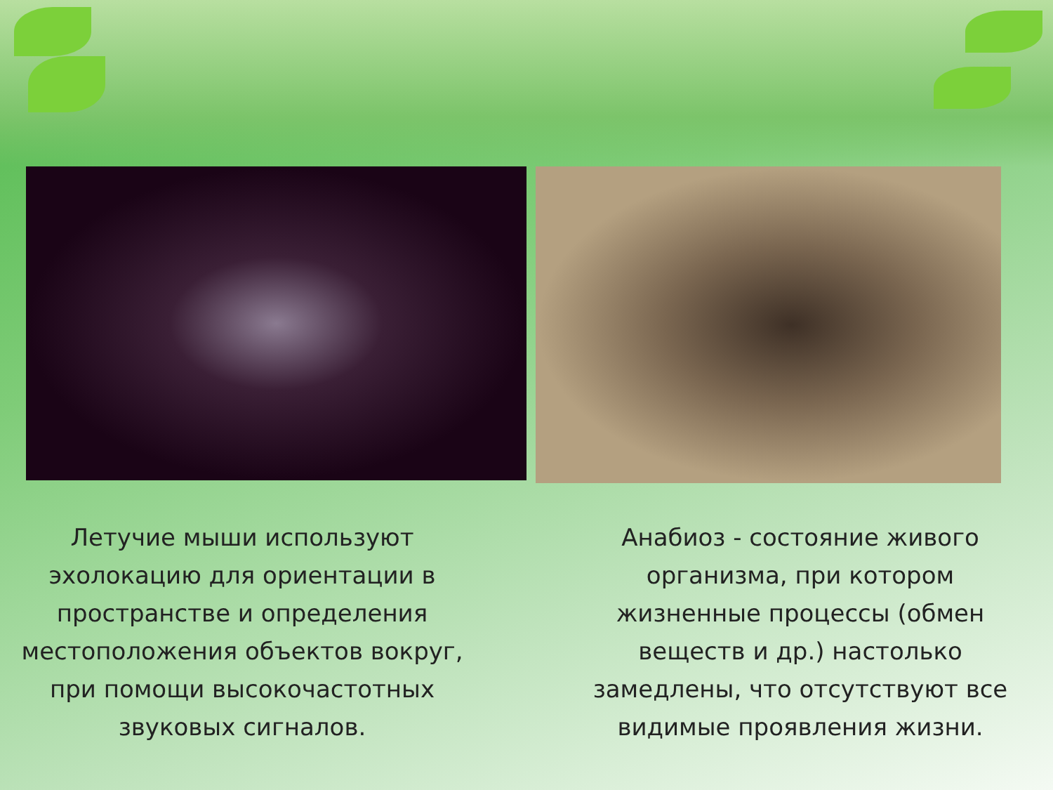Летучие мыши используют эхолокацию для ориентации в пространстве и определения местоположения объектов вокруг, при помощи высокочастотных звуковых сигналов.
Анабиоз - состояние живого организма, при котором жизненные процессы (обмен веществ и др.) настолько замедлены, что отсутствуют все видимые проявления жизни.